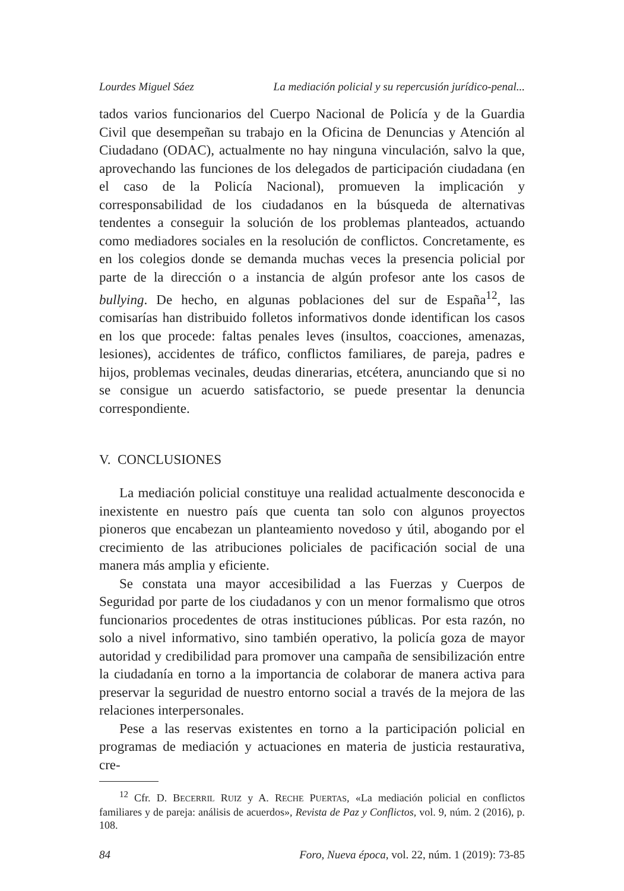Lourdes Miguel Sáez La mediación policial y su repercusión jurídico-penal...
tados varios funcionarios del Cuerpo Nacional de Policía y de la Guardia Civil que desempeñan su trabajo en la Oficina de Denuncias y Atención al Ciudadano (ODAC), actualmente no hay ninguna vinculación, salvo la que, aprovechando las funciones de los delegados de participación ciudadana (en el caso de la Policía Nacional), promueven la implicación y corresponsabilidad de los ciudadanos en la búsqueda de alternativas tendentes a conseguir la solución de los problemas planteados, actuando como mediadores sociales en la resolución de conflictos. Concretamente, es en los colegios donde se demanda muchas veces la presencia policial por parte de la dirección o a instancia de algún profesor ante los casos de bullying. De hecho, en algunas poblaciones del sur de España<sup>12</sup>, las comisarías han distribuido folletos informativos donde identifican los casos en los que procede: faltas penales leves (insultos, coacciones, amenazas, lesiones), accidentes de tráfico, conflictos familiares, de pareja, padres e hijos, problemas vecinales, deudas dinerarias, etcétera, anunciando que si no se consigue un acuerdo satisfactorio, se puede presentar la denuncia correspondiente.
V. CONCLUSIONES
La mediación policial constituye una realidad actualmente desconocida e inexistente en nuestro país que cuenta tan solo con algunos proyectos pioneros que encabezan un planteamiento novedoso y útil, abogando por el crecimiento de las atribuciones policiales de pacificación social de una manera más amplia y eficiente.
Se constata una mayor accesibilidad a las Fuerzas y Cuerpos de Seguridad por parte de los ciudadanos y con un menor formalismo que otros funcionarios procedentes de otras instituciones públicas. Por esta razón, no solo a nivel informativo, sino también operativo, la policía goza de mayor autoridad y credibilidad para promover una campaña de sensibilización entre la ciudadanía en torno a la importancia de colaborar de manera activa para preservar la seguridad de nuestro entorno social a través de la mejora de las relaciones interpersonales.
Pese a las reservas existentes en torno a la participación policial en programas de mediación y actuaciones en materia de justicia restaurativa, cre-
<sup>12</sup> Cfr. D. BECERRIL RUIZ y A. RECHE PUERTAS, «La mediación policial en conflictos familiares y de pareja: análisis de acuerdos», Revista de Paz y Conflictos, vol. 9, núm. 2 (2016), p. 108.
84 Foro, Nueva época, vol. 22, núm. 1 (2019): 73-85